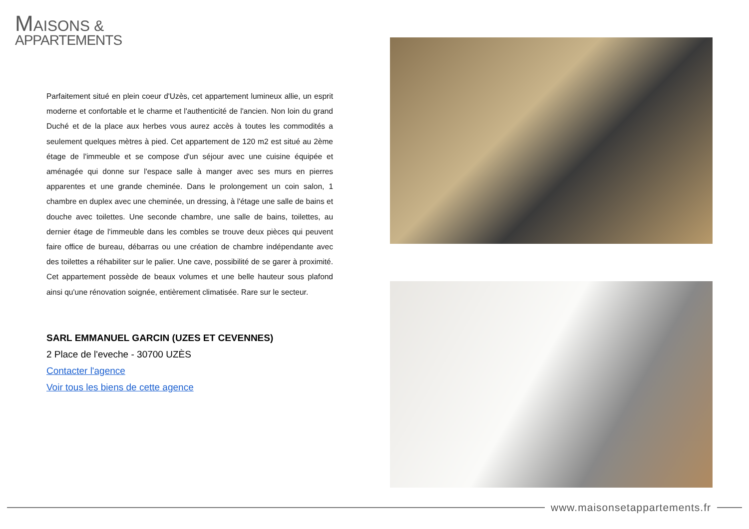MAISONS &
APPARTEMENTS
Parfaitement situé en plein coeur d'Uzès, cet appartement lumineux allie, un esprit moderne et confortable et le charme et l'authenticité de l'ancien. Non loin du grand Duché et de la place aux herbes vous aurez accès à toutes les commodités a seulement quelques mètres à pied. Cet appartement de 120 m2 est situé au 2ème étage de l'immeuble et se compose d'un séjour avec une cuisine équipée et aménagée qui donne sur l'espace salle à manger avec ses murs en pierres apparentes et une grande cheminée. Dans le prolongement un coin salon, 1 chambre en duplex avec une cheminée, un dressing, à l'étage une salle de bains et douche avec toilettes. Une seconde chambre, une salle de bains, toilettes, au dernier étage de l'immeuble dans les combles se trouve deux pièces qui peuvent faire office de bureau, débarras ou une création de chambre indépendante avec des toilettes a réhabiliter sur le palier. Une cave, possibilité de se garer à proximité. Cet appartement possède de beaux volumes et une belle hauteur sous plafond ainsi qu'une rénovation soignée, entièrement climatisée. Rare sur le secteur.
SARL EMMANUEL GARCIN (UZES ET CEVENNES)
2 Place de l'eveche - 30700 UZÈS
Contacter l'agence
Voir tous les biens de cette agence
www.maisonsetappartements.fr